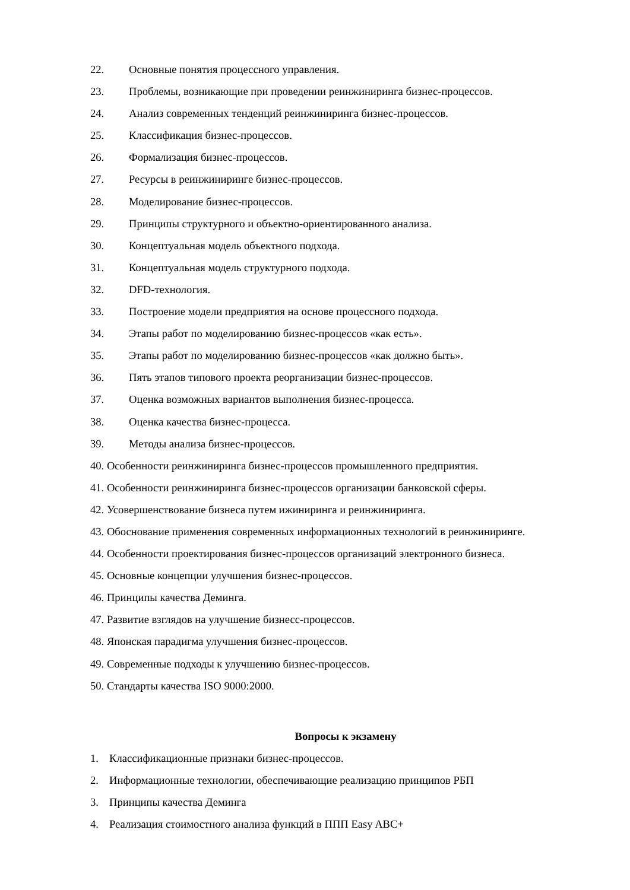22. Основные понятия процессного управления.
23. Проблемы, возникающие при проведении реинжиниринга бизнес-процессов.
24. Анализ современных тенденций реинжиниринга бизнес-процессов.
25. Классификация бизнес-процессов.
26. Формализация бизнес-процессов.
27. Ресурсы в реинжиниринге бизнес-процессов.
28. Моделирование бизнес-процессов.
29. Принципы структурного и объектно-ориентированного анализа.
30. Концептуальная модель объектного подхода.
31. Концептуальная модель структурного подхода.
32. DFD-технология.
33. Построение модели предприятия на основе процессного подхода.
34. Этапы работ по моделированию бизнес-процессов «как есть».
35. Этапы работ по моделированию бизнес-процессов «как должно быть».
36. Пять этапов типового проекта реорганизации бизнес-процессов.
37. Оценка возможных вариантов выполнения бизнес-процесса.
38. Оценка качества бизнес-процесса.
39. Методы анализа бизнес-процессов.
40. Особенности реинжиниринга бизнес-процессов промышленного предприятия.
41. Особенности реинжиниринга бизнес-процессов организации банковской сферы.
42. Усовершенствование бизнеса путем ижиниринга и реинжиниринга.
43. Обоснование применения современных информационных технологий в реинжиниринге.
44. Особенности проектирования бизнес-процессов организаций электронного бизнеса.
45. Основные концепции улучшения бизнес-процессов.
46. Принципы качества Деминга.
47. Развитие взглядов на улучшение бизнесс-процессов.
48. Японская парадигма улучшения бизнес-процессов.
49. Современные подходы к улучшению бизнес-процессов.
50. Стандарты качества ISO 9000:2000.
Вопросы к экзамену
1. Классификационные признаки бизнес-процессов.
2. Информационные технологии, обеспечивающие реализацию принципов РБП
3. Принципы качества Деминга
4. Реализация стоимостного анализа функций в ППП Easy ABC+